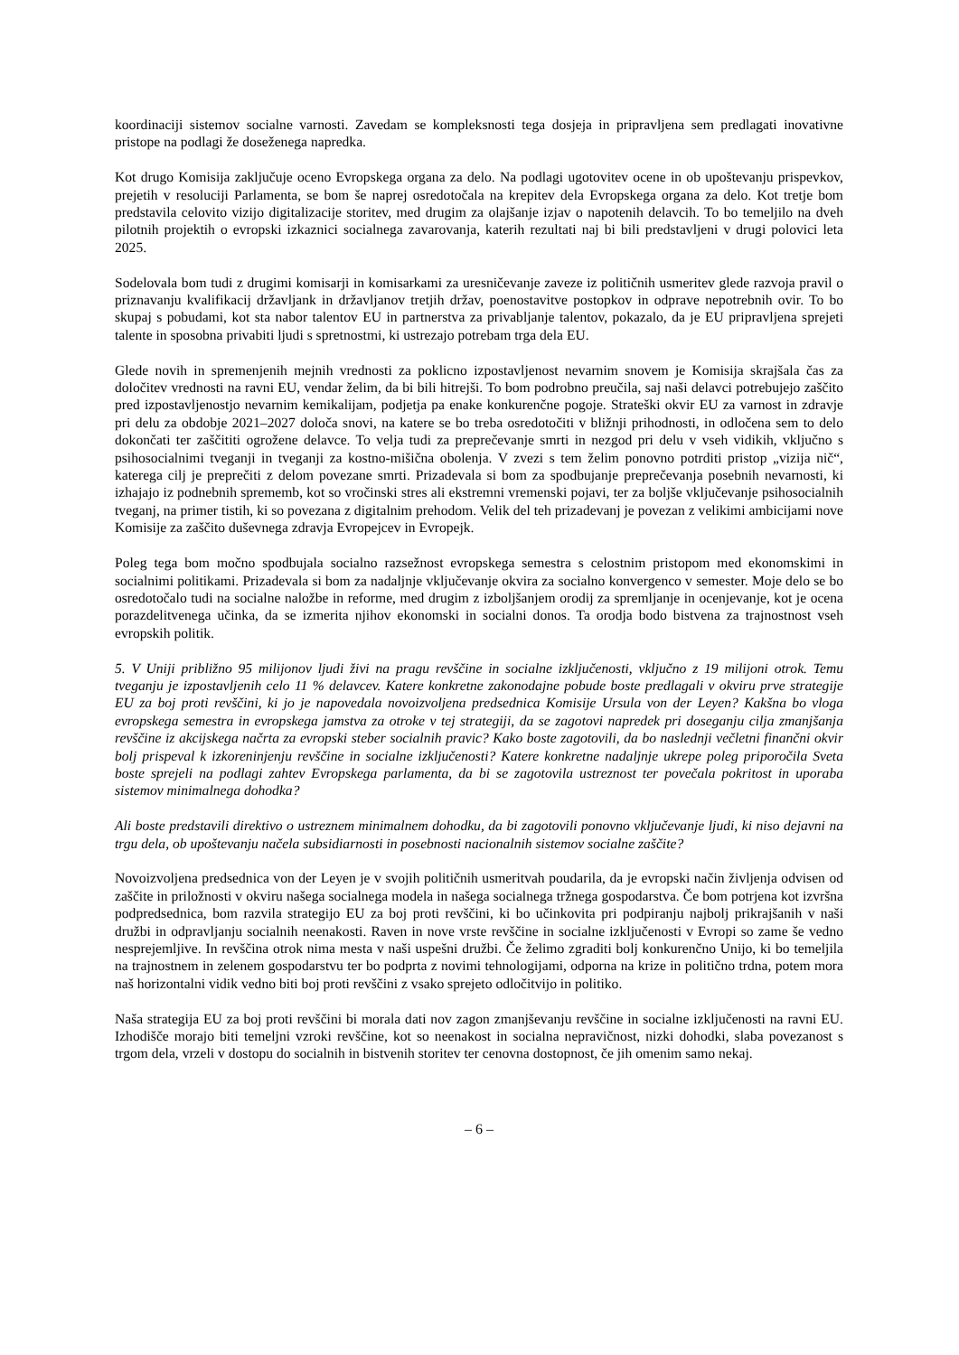koordinaciji sistemov socialne varnosti. Zavedam se kompleksnosti tega dosjeja in pripravljena sem predlagati inovativne pristope na podlagi že doseženega napredka.
Kot drugo Komisija zaključuje oceno Evropskega organa za delo. Na podlagi ugotovitev ocene in ob upoštevanju prispevkov, prejetih v resoluciji Parlamenta, se bom še naprej osredotočala na krepitev dela Evropskega organa za delo. Kot tretje bom predstavila celovito vizijo digitalizacije storitev, med drugim za olajšanje izjav o napotenih delavcih. To bo temeljilo na dveh pilotnih projektih o evropski izkaznici socialnega zavarovanja, katerih rezultati naj bi bili predstavljeni v drugi polovici leta 2025.
Sodelovala bom tudi z drugimi komisarji in komisarkami za uresničevanje zaveze iz političnih usmeritev glede razvoja pravil o priznavanju kvalifikacij državljank in državljanov tretjih držav, poenostavitve postopkov in odprave nepotrebnih ovir. To bo skupaj s pobudami, kot sta nabor talentov EU in partnerstva za privabljanje talentov, pokazalo, da je EU pripravljena sprejeti talente in sposobna privabiti ljudi s spretnostmi, ki ustrezajo potrebam trga dela EU.
Glede novih in spremenjenih mejnih vrednosti za poklicno izpostavljenost nevarnim snovem je Komisija skrajšala čas za določitev vrednosti na ravni EU, vendar želim, da bi bili hitrejši. To bom podrobno preučila, saj naši delavci potrebujejo zaščito pred izpostavljenostjo nevarnim kemikalijam, podjetja pa enake konkurenčne pogoje. Strateški okvir EU za varnost in zdravje pri delu za obdobje 2021–2027 določa snovi, na katere se bo treba osredotočiti v bližnji prihodnosti, in odločena sem to delo dokončati ter zaščititi ogrožene delavce. To velja tudi za preprečevanje smrti in nezgod pri delu v vseh vidikih, vključno s psihosocialnimi tveganji in tveganji za kostno-mišična obolenja. V zvezi s tem želim ponovno potrditi pristop „vizija nič“, katerega cilj je preprečiti z delom povezane smrti. Prizadevala si bom za spodbujanje preprečevanja posebnih nevarnosti, ki izhajajo iz podnebnih sprememb, kot so vročinski stres ali ekstremni vremenski pojavi, ter za boljše vključevanje psihosocialnih tveganj, na primer tistih, ki so povezana z digitalnim prehodom. Velik del teh prizadevanj je povezan z velikimi ambicijami nove Komisije za zaščito duševnega zdravja Evropejcev in Evropejk.
Poleg tega bom močno spodbujala socialno razsežnost evropskega semestra s celostnim pristopom med ekonomskimi in socialnimi politikami. Prizadevala si bom za nadaljnje vključevanje okvira za socialno konvergenco v semester. Moje delo se bo osredotočalo tudi na socialne naložbe in reforme, med drugim z izboljšanjem orodij za spremljanje in ocenjevanje, kot je ocena porazdelitvenega učinka, da se izmerita njihov ekonomski in socialni donos. Ta orodja bodo bistvena za trajnostnost vseh evropskih politik.
5. V Uniji približno 95 milijonov ljudi živi na pragu revščine in socialne izključenosti, vključno z 19 milijoni otrok. Temu tveganju je izpostavljenih celo 11 % delavcev. Katere konkretne zakonodajne pobude boste predlagali v okviru prve strategije EU za boj proti revščini, ki jo je napovedala novoizvoljena predsednica Komisije Ursula von der Leyen? Kakšna bo vloga evropskega semestra in evropskega jamstva za otroke v tej strategiji, da se zagotovi napredek pri doseganju cilja zmanjšanja revščine iz akcijskega načrta za evropski steber socialnih pravic? Kako boste zagotovili, da bo naslednji večletni finančni okvir bolj prispeval k izkoreninjenju revščine in socialne izključenosti? Katere konkretne nadaljnje ukrepe poleg priporočila Sveta boste sprejeli na podlagi zahtev Evropskega parlamenta, da bi se zagotovila ustreznost ter povečala pokritost in uporaba sistemov minimalnega dohodka?
Ali boste predstavili direktivo o ustreznem minimalnem dohodku, da bi zagotovili ponovno vključevanje ljudi, ki niso dejavni na trgu dela, ob upoštevanju načela subsidiarnosti in posebnosti nacionalnih sistemov socialne zaščite?
Novoizvoljena predsednica von der Leyen je v svojih političnih usmeritvah poudarila, da je evropski način življenja odvisen od zaščite in priložnosti v okviru našega socialnega modela in našega socialnega tržnega gospodarstva. Če bom potrjena kot izvršna podpredsednica, bom razvila strategijo EU za boj proti revščini, ki bo učinkovita pri podpiranju najbolj prikrajšanih v naši družbi in odpravljanju socialnih neenakosti. Raven in nove vrste revščine in socialne izključenosti v Evropi so zame še vedno nesprejemljive. In revščina otrok nima mesta v naši uspešni družbi. Če želimo zgraditi bolj konkurenčno Unijo, ki bo temeljila na trajnostnem in zelenem gospodarstvu ter bo podprta z novimi tehnologijami, odporna na krize in politično trdna, potem mora naš horizontalni vidik vedno biti boj proti revščini z vsako sprejeto odločitvijo in politiko.
Naša strategija EU za boj proti revščini bi morala dati nov zagon zmanjševanju revščine in socialne izključenosti na ravni EU. Izhodišče morajo biti temeljni vzroki revščine, kot so neenakost in socialna nepravičnost, nizki dohodki, slaba povezanost s trgom dela, vrzeli v dostopu do socialnih in bistvenih storitev ter cenovna dostopnost, če jih omenim samo nekaj.
– 6 –